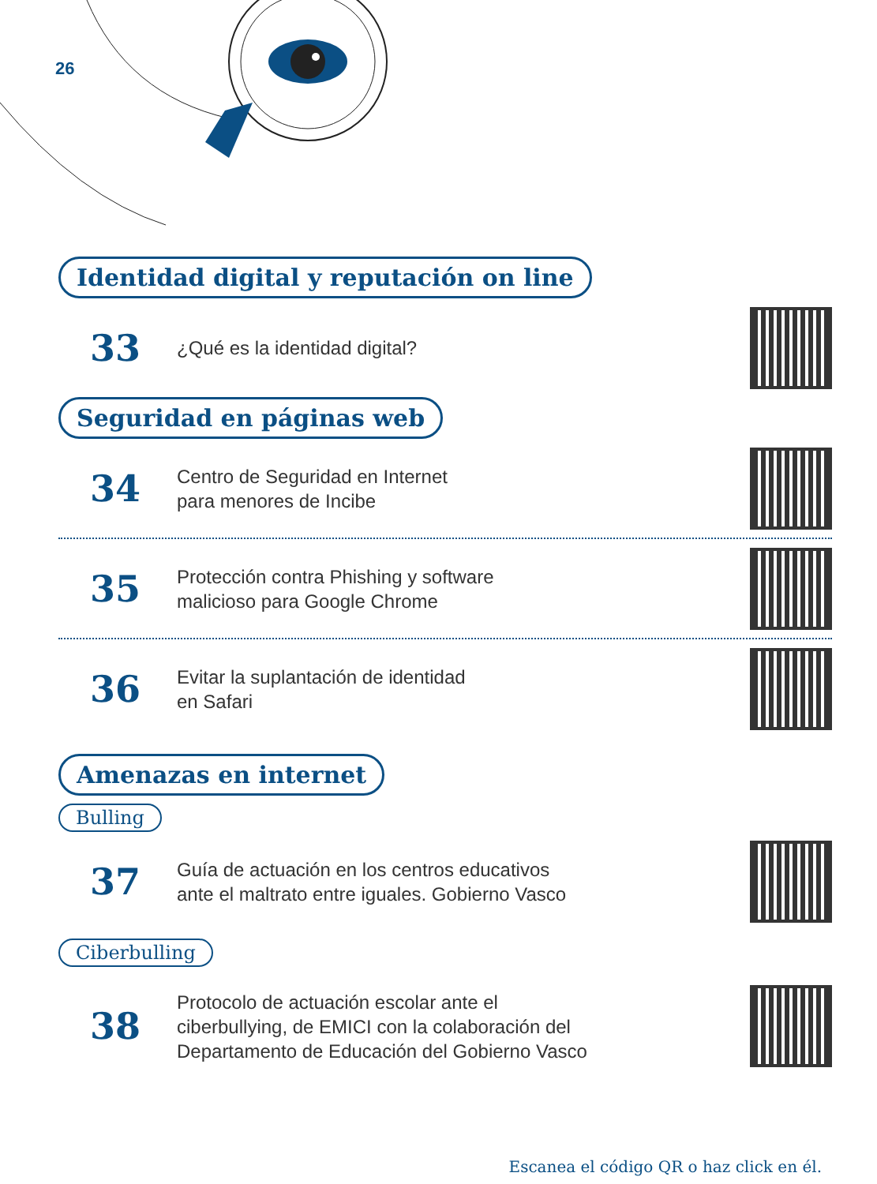26
Identidad digital y reputación on line
33
¿Qué es la identidad digital?
Seguridad en páginas web
34
Centro de Seguridad en Internet
para menores de Incibe
35
Protección contra Phishing y software
malicioso para Google Chrome
36
Evitar la suplantación de identidad
en Safari
Amenazas en internet
Bulling
37
Guía de actuación en los centros educativos
ante el maltrato entre iguales. Gobierno Vasco
Ciberbulling
38
Protocolo de actuación escolar ante el
ciberbullying, de EMICI con la colaboración del
Departamento de Educación del Gobierno Vasco
Escanea el código QR o haz click en él.